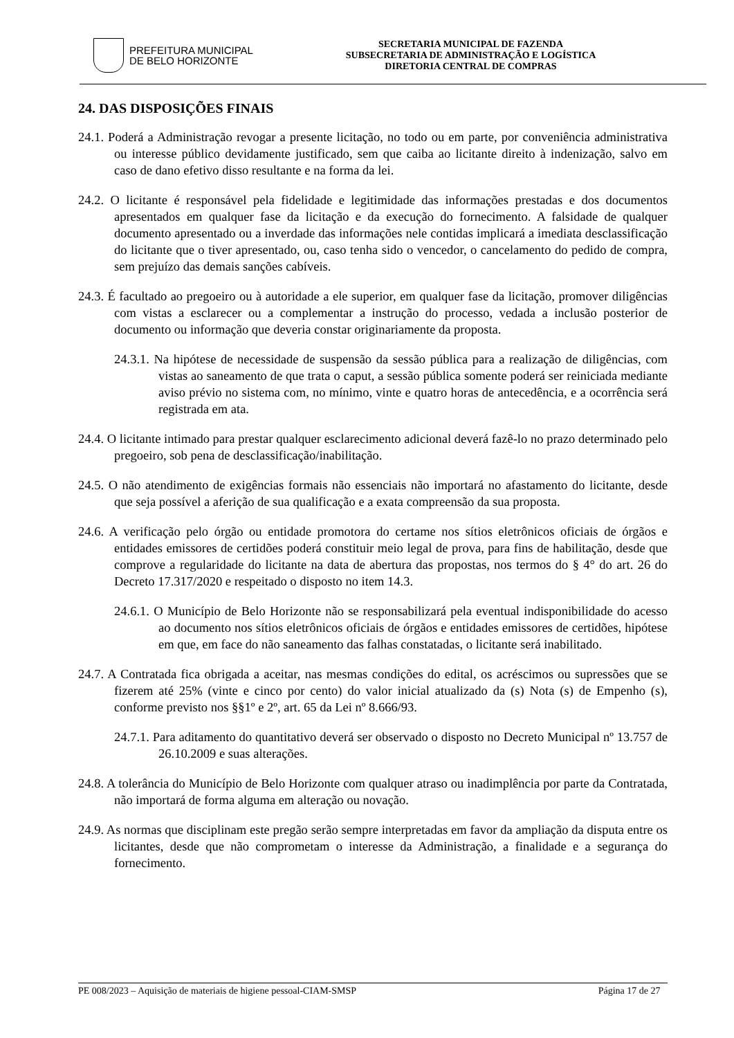PREFEITURA MUNICIPAL
DE BELO HORIZONTE
SECRETARIA MUNICIPAL DE FAZENDA
SUBSECRETARIA DE ADMINISTRAÇÃO E LOGÍSTICA
DIRETORIA CENTRAL DE COMPRAS
24. DAS DISPOSIÇÕES FINAIS
24.1. Poderá a Administração revogar a presente licitação, no todo ou em parte, por conveniência administrativa ou interesse público devidamente justificado, sem que caiba ao licitante direito à indenização, salvo em caso de dano efetivo disso resultante e na forma da lei.
24.2. O licitante é responsável pela fidelidade e legitimidade das informações prestadas e dos documentos apresentados em qualquer fase da licitação e da execução do fornecimento. A falsidade de qualquer documento apresentado ou a inverdade das informações nele contidas implicará a imediata desclassificação do licitante que o tiver apresentado, ou, caso tenha sido o vencedor, o cancelamento do pedido de compra, sem prejuízo das demais sanções cabíveis.
24.3. É facultado ao pregoeiro ou à autoridade a ele superior, em qualquer fase da licitação, promover diligências com vistas a esclarecer ou a complementar a instrução do processo, vedada a inclusão posterior de documento ou informação que deveria constar originariamente da proposta.
24.3.1. Na hipótese de necessidade de suspensão da sessão pública para a realização de diligências, com vistas ao saneamento de que trata o caput, a sessão pública somente poderá ser reiniciada mediante aviso prévio no sistema com, no mínimo, vinte e quatro horas de antecedência, e a ocorrência será registrada em ata.
24.4. O licitante intimado para prestar qualquer esclarecimento adicional deverá fazê-lo no prazo determinado pelo pregoeiro, sob pena de desclassificação/inabilitação.
24.5. O não atendimento de exigências formais não essenciais não importará no afastamento do licitante, desde que seja possível a aferição de sua qualificação e a exata compreensão da sua proposta.
24.6. A verificação pelo órgão ou entidade promotora do certame nos sítios eletrônicos oficiais de órgãos e entidades emissores de certidões poderá constituir meio legal de prova, para fins de habilitação, desde que comprove a regularidade do licitante na data de abertura das propostas, nos termos do § 4° do art. 26 do Decreto 17.317/2020 e respeitado o disposto no item 14.3.
24.6.1. O Município de Belo Horizonte não se responsabilizará pela eventual indisponibilidade do acesso ao documento nos sítios eletrônicos oficiais de órgãos e entidades emissores de certidões, hipótese em que, em face do não saneamento das falhas constatadas, o licitante será inabilitado.
24.7. A Contratada fica obrigada a aceitar, nas mesmas condições do edital, os acréscimos ou supressões que se fizerem até 25% (vinte e cinco por cento) do valor inicial atualizado da (s) Nota (s) de Empenho (s), conforme previsto nos §§1º e 2º, art. 65 da Lei nº 8.666/93.
24.7.1. Para aditamento do quantitativo deverá ser observado o disposto no Decreto Municipal nº 13.757 de 26.10.2009 e suas alterações.
24.8. A tolerância do Município de Belo Horizonte com qualquer atraso ou inadimplência por parte da Contratada, não importará de forma alguma em alteração ou novação.
24.9. As normas que disciplinam este pregão serão sempre interpretadas em favor da ampliação da disputa entre os licitantes, desde que não comprometam o interesse da Administração, a finalidade e a segurança do fornecimento.
PE 008/2023 – Aquisição de materiais de higiene pessoal-CIAM-SMSP Página 17 de 27